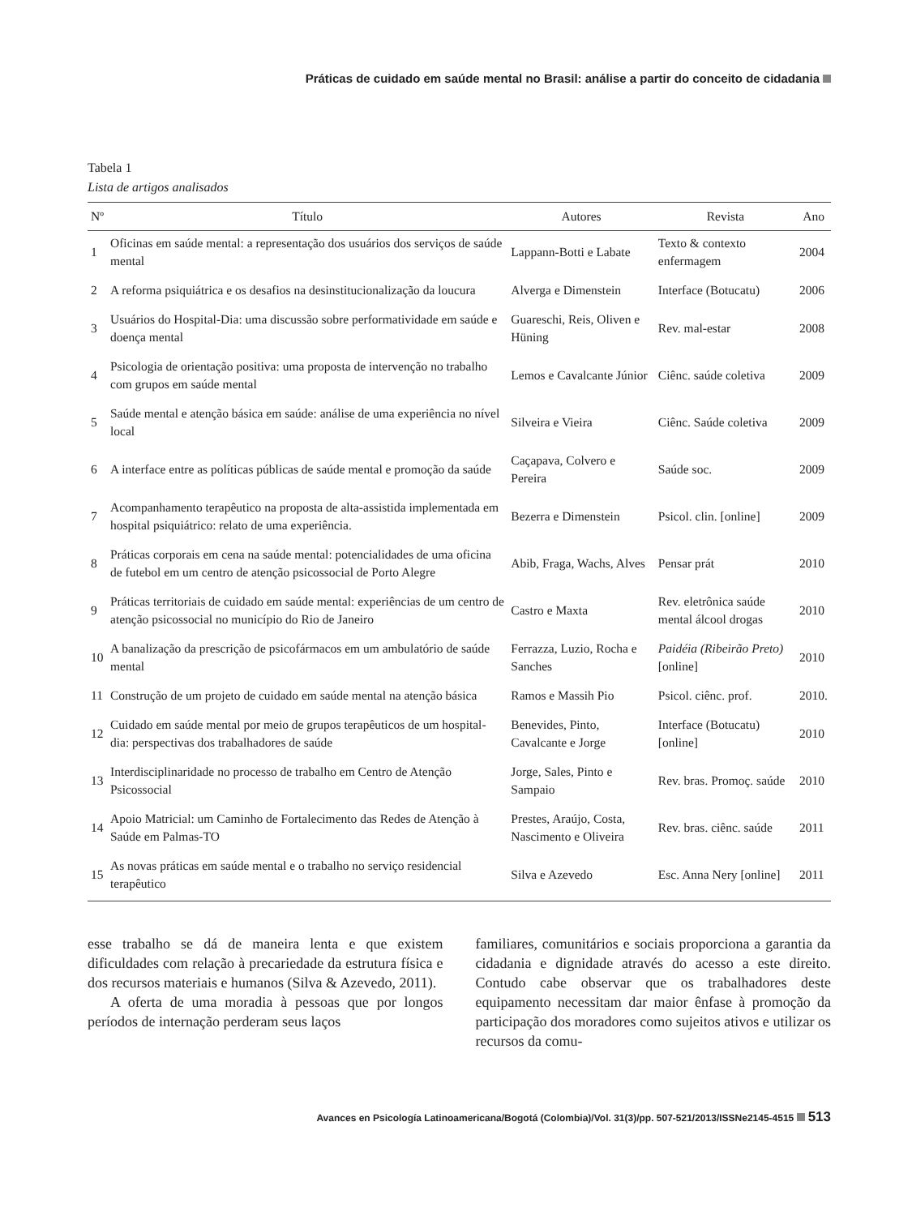Práticas de cuidado em saúde mental no Brasil: análise a partir do conceito de cidadania
Tabela 1
Lista de artigos analisados
| Nº | Título | Autores | Revista | Ano |
| --- | --- | --- | --- | --- |
| 1 | Oficinas em saúde mental: a representação dos usuários dos serviços de saúde mental | Lappann-Botti e Labate | Texto & contexto enfermagem | 2004 |
| 2 | A reforma psiquiátrica e os desafios na desinstitucionalização da loucura | Alverga e Dimenstein | Interface (Botucatu) | 2006 |
| 3 | Usuários do Hospital-Dia: uma discussão sobre performatividade em saúde e doença mental | Guareschi, Reis, Oliven e Hüning | Rev. mal-estar | 2008 |
| 4 | Psicologia de orientação positiva: uma proposta de intervenção no trabalho com grupos em saúde mental | Lemos e Cavalcante Júnior | Ciênc. saúde coletiva | 2009 |
| 5 | Saúde mental e atenção básica em saúde: análise de uma experiência no nível local | Silveira e Vieira | Ciênc. Saúde coletiva | 2009 |
| 6 | A interface entre as políticas públicas de saúde mental e promoção da saúde | Caçapava, Colvero e Pereira | Saúde soc. | 2009 |
| 7 | Acompanhamento terapêutico na proposta de alta-assistida implementada em hospital psiquiátrico: relato de uma experiência. | Bezerra e Dimenstein | Psicol. clin. [online] | 2009 |
| 8 | Práticas corporais em cena na saúde mental: potencialidades de uma oficina de futebol em um centro de atenção psicossocial de Porto Alegre | Abib, Fraga, Wachs, Alves | Pensar prát | 2010 |
| 9 | Práticas territoriais de cuidado em saúde mental: experiências de um centro de atenção psicossocial no município do Rio de Janeiro | Castro e Maxta | Rev. eletrônica saúde mental álcool drogas | 2010 |
| 10 | A banalização da prescrição de psicofármacos em um ambulatório de saúde mental | Ferrazza, Luzio, Rocha e Sanches | Paidéia (Ribeirão Preto) [online] | 2010 |
| 11 | Construção de um projeto de cuidado em saúde mental na atenção básica | Ramos e Massih Pio | Psicol. ciênc. prof. | 2010. |
| 12 | Cuidado em saúde mental por meio de grupos terapêuticos de um hospital-dia: perspectivas dos trabalhadores de saúde | Benevides, Pinto, Cavalcante e Jorge | Interface (Botucatu) [online] | 2010 |
| 13 | Interdisciplinaridade no processo de trabalho em Centro de Atenção Psicossocial | Jorge, Sales, Pinto e Sampaio | Rev. bras. Promoç. saúde | 2010 |
| 14 | Apoio Matricial: um Caminho de Fortalecimento das Redes de Atenção à Saúde em Palmas-TO | Prestes, Araújo, Costa, Nascimento e Oliveira | Rev. bras. ciênc. saúde | 2011 |
| 15 | As novas práticas em saúde mental e o trabalho no serviço residencial terapêutico | Silva e Azevedo | Esc. Anna Nery [online] | 2011 |
esse trabalho se dá de maneira lenta e que existem dificuldades com relação à precariedade da estrutura física e dos recursos materiais e humanos (Silva & Azevedo, 2011).
A oferta de uma moradia à pessoas que por longos períodos de internação perderam seus laços
familiares, comunitários e sociais proporciona a garantia da cidadania e dignidade através do acesso a este direito. Contudo cabe observar que os trabalhadores deste equipamento necessitam dar maior ênfase à promoção da participação dos moradores como sujeitos ativos e utilizar os recursos da comu-
Avances en Psicología Latinoamericana/Bogotá (Colombia)/Vol. 31(3)/pp. 507-521/2013/ISSNe2145-4515 513